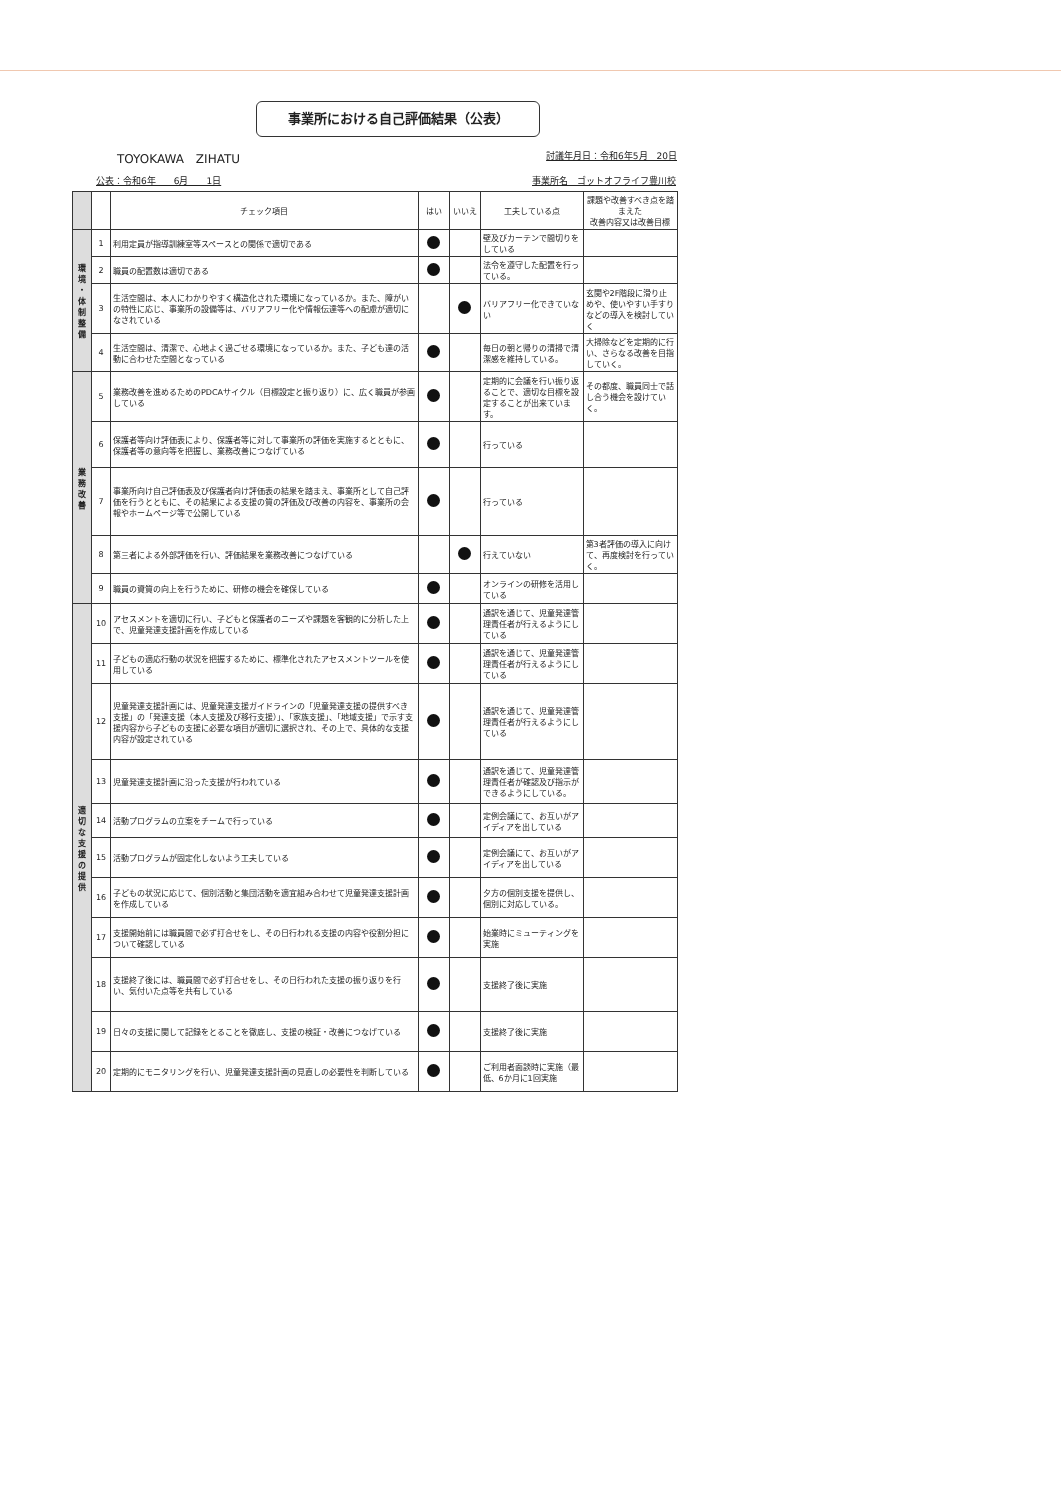事業所における自己評価結果（公表）
TOYOKAWA　ZIHATU 討議年月日：令和6年5月　20日
公表：令和6年　　6月　　1日 事業所名　ゴットオフライフ豊川校
| | | チェック項目 | はい | いいえ | 工夫している点 | 課題や改善すべき点を踏まえた 改善内容又は改善目標 |
| --- | --- | --- | --- | --- | --- | --- |
| 環 境 ・ 体 制 整 備 | 1 | 利用定員が指導訓練室等スペースとの関係で適切である | | | 壁及びカーテンで間切りをしている | |
| | 2 | 職員の配置数は適切である | | | 法令を遵守した配置を行っている。 | |
| | 3 | 生活空間は、本人にわかりやすく構造化された環境になっているか。また、障がいの特性に応じ、事業所の設備等は、バリアフリー化や情報伝達等への配慮が適切になされている | | | バリアフリー化できていない | 玄関や2F階段に滑り止めや、使いやすい手すりなどの導入を検討していく |
| | 4 | 生活空間は、清潔で、心地よく過ごせる環境になっているか。また、子ども達の活動に合わせた空間となっている | | | 毎日の朝と帰りの清掃で清潔感を維持している。 | 大掃除などを定期的に行い、さらなる改善を目指していく。 |
| 業 務 改 善 | 5 | 業務改善を進めるためのPDCAサイクル（目標設定と振り返り）に、広く職員が参画している | | | 定期的に会議を行い振り返ることで、適切な目標を設定することが出来ています。 | その都度、職員同士で話し合う機会を設けていく。 |
| | 6 | 保護者等向け評価表により、保護者等に対して事業所の評価を実施するとともに、保護者等の意向等を把握し、業務改善につなげている | | | 行っている | |
| | 7 | 事業所向け自己評価表及び保護者向け評価表の結果を踏まえ、事業所として自己評価を行うとともに、その結果による支援の質の評価及び改善の内容を、事業所の会報やホームページ等で公開している | | | 行っている | |
| | 8 | 第三者による外部評価を行い、評価結果を業務改善につなげている | | | 行えていない | 第3者評価の導入に向けて、再度検討を行っていく。 |
| | 9 | 職員の資質の向上を行うために、研修の機会を確保している | | | オンラインの研修を活用している | |
| 適 切 な 支 援 の 提 供 | 10 | アセスメントを適切に行い、子どもと保護者のニーズや課題を客観的に分析した上で、児童発達支援計画を作成している | | | 通訳を通じて、児童発達管理責任者が行えるようにしている | |
| | 11 | 子どもの適応行動の状況を把握するために、標準化されたアセスメントツールを使用している | | | 通訳を通じて、児童発達管理責任者が行えるようにしている | |
| | 12 | 児童発達支援計画には、児童発達支援ガイドラインの「児童発達支援の提供すべき支援」の「発達支援（本人支援及び移行支援）」、「家族支援」、「地域支援」で示す支援内容から子どもの支援に必要な項目が適切に選択され、その上で、具体的な支援内容が設定されている | | | 通訳を通じて、児童発達管理責任者が行えるようにしている | |
| | 13 | 児童発達支援計画に沿った支援が行われている | | | 通訳を通じて、児童発達管理責任者が確認及び指示ができるようにしている。 | |
| | 14 | 活動プログラムの立案をチームで行っている | | | 定例会議にて、お互いがアイディアを出している | |
| | 15 | 活動プログラムが固定化しないよう工夫している | | | 定例会議にて、お互いがアイディアを出している | |
| | 16 | 子どもの状況に応じて、個別活動と集団活動を適宜組み合わせて児童発達支援計画を作成している | | | 夕方の個別支援を提供し、個別に対応している。 | |
| | 17 | 支援開始前には職員間で必ず打合せをし、その日行われる支援の内容や役割分担について確認している | | | 始業時にミューティングを実施 | |
| | 18 | 支援終了後には、職員間で必ず打合せをし、その日行われた支援の振り返りを行い、気付いた点等を共有している | | | 支援終了後に実施 | |
| | 19 | 日々の支援に関して記録をとることを徹底し、支援の検証・改善につなげている | | | 支援終了後に実施 | |
| | 20 | 定期的にモニタリングを行い、児童発達支援計画の見直しの必要性を判断している | | | ご利用者面談時に実施（最低、6か月に1回実施 | |